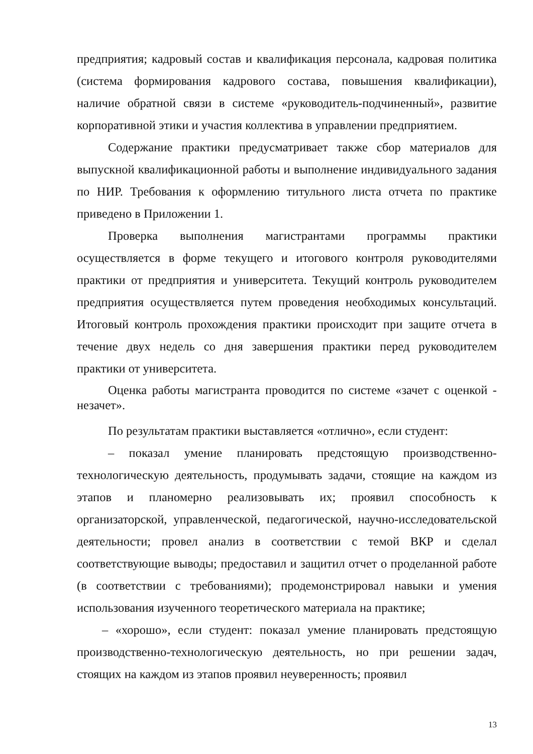предприятия; кадровый состав и квалификация персонала, кадровая политика (система формирования кадрового состава, повышения квалификации), наличие обратной связи в системе «руководитель-подчиненный», развитие корпоративной этики и участия коллектива в управлении предприятием.
Содержание практики предусматривает также сбор материалов для выпускной квалификационной работы и выполнение индивидуального задания по НИР. Требования к оформлению титульного листа отчета по практике приведено в Приложении 1.
Проверка выполнения магистрантами программы практики осуществляется в форме текущего и итогового контроля руководителями практики от предприятия и университета. Текущий контроль руководителем предприятия осуществляется путем проведения необходимых консультаций. Итоговый контроль прохождения практики происходит при защите отчета в течение двух недель со дня завершения практики перед руководителем практики от университета.
Оценка работы магистранта проводится по системе «зачет с оценкой - незачет».
По результатам практики выставляется «отлично», если студент:
– показал умение планировать предстоящую производственно-технологическую деятельность, продумывать задачи, стоящие на каждом из этапов и планомерно реализовывать их; проявил способность к организаторской, управленческой, педагогической, научно-исследовательской деятельности; провел анализ в соответствии с темой ВКР и сделал соответствующие выводы; предоставил и защитил отчет о проделанной работе (в соответствии с требованиями); продемонстрировал навыки и умения использования изученного теоретического материала на практике;
– «хорошо», если студент: показал умение планировать предстоящую производственно-технологическую деятельность, но при решении задач, стоящих на каждом из этапов проявил неуверенность; проявил
13